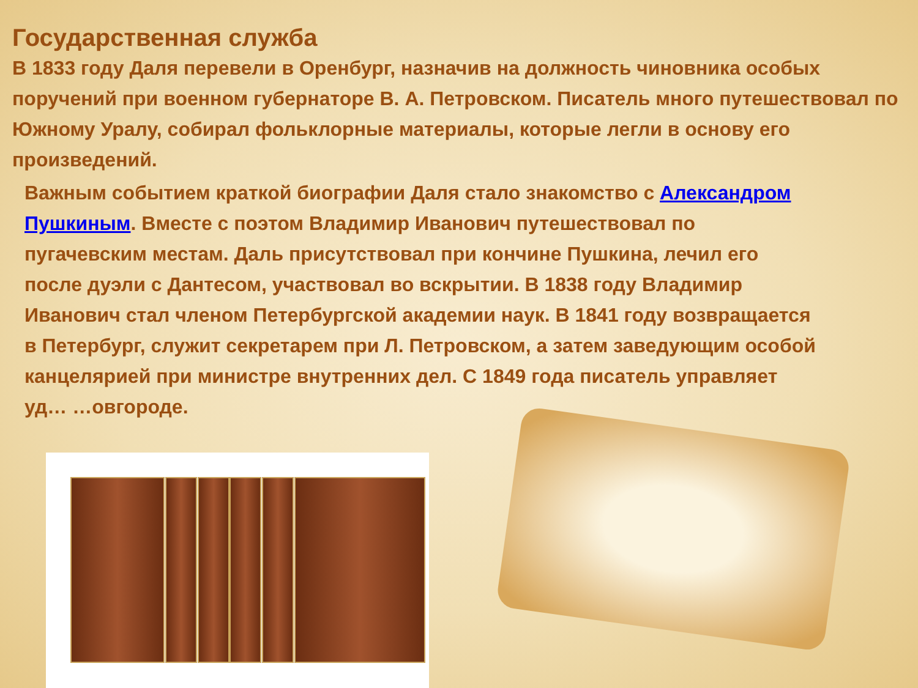Государственная служба
В 1833 году Даля перевели в Оренбург, назначив на должность чиновника особых поручений при военном губернаторе В. А. Петровском. Писатель много путешествовал по Южному Уралу, собирал фольклорные материалы, которые легли в основу его произведений.
Важным событием краткой биографии Даля стало знакомство с Александром Пушкиным. Вместе с поэтом Владимир Иванович путешествовал по пугачевским местам. Даль присутствовал при кончине Пушкина, лечил его после дуэли с Дантесом, участвовал во вскрытии. В 1838 году Владимир Иванович стал членом Петербургской академии наук. В 1841 году возвращается в Петербург, служит секретарем при Л. Петровском, а затем заведующим особой канцелярией при министре внутренних дел. С 1849 года писатель управляет уд… …овгороде.